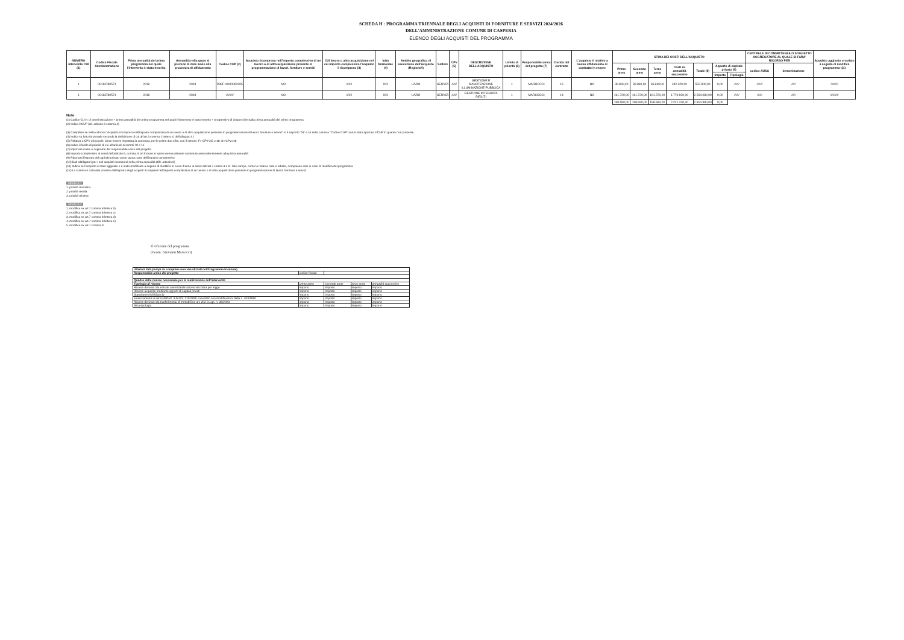SCHEDA H : PROGRAMMA TRIENNALE DEGLI ACQUISTI DI FORNITURE E SERVIZI 2024/2026
DELL'AMMINISTRAZIONE COMUNE DI CASPERIA
ELENCO DEGLI ACQUISTI DEL PROGRAMMA
| NUMERO intervento CUI (1) | Codice Fiscale Amministrazione | Prima annualità del primo programma nel quale l'intervento è stato inserito | Annualità nella quale si prevede di dare avvio alla procedura di affidamento | Codice CUP (2) | Acquisto ricompreso nell'importo complessivo di un lavoro o di altra acquisizione presente in programmazione di lavori, forniture e servizi | CUI lavoro o altra acquisizione nel cui importo complessivo l'acquisto è ricompreso (3) | lotto funzionale (4) | Ambito geografico di esecuzione dell'Acquisto (Regione/i) | Settore | CPV (5) | DESCRIZIONE DELL'ACQUISTO | Livello di priorità (6) | Responsabile unico del progetto (7) | Durata del contratto | L'acquisto è relativo a nuovo affidamento di contratto in essere | STIMA DEI COSTI DELL'ACQUISTO | | | | | | | CENTRALE DI COMMITTENZA O SOGGETTO AGGREGATORE AL QUALE SI FARA' RICORSO PER | | Acquisto aggiunto o variato a seguito di modifica programma (11) |
| --- | --- | --- | --- | --- | --- | --- | --- | --- | --- | --- | --- | --- | --- | --- | --- | --- | --- | --- | --- | --- | --- | --- | --- | --- | --- |
| | | | | | | | | | | | | | | | | Primo anno | Secondo anno | Terzo anno | Costi su annualità successive | Totale (8) | Apporto di capitale privato (9) | | codice AUSA | denominazione | |
| | | | | | | | | | | | | | | | | | | | | | Importo | Tipologia | | | |
| 1 | 00113780571 | 2019 | 2018 | D39F19000060005 | NO | /////// | NO | LAZIO | SERVIZI | ////// | GESTIONE E MANUTENZIONE ILLUMINAZIONE PUBBLICA | 1 | MAROCCCI | 15 | NO | 36.860,00 | 36.860,00 | 36.860,00 | 442.320,00 | 552.900,00 | 0,00 | ////// | /////// | ///// | ///////// |
| 1 | 00113780571 | 2018 | 2018 | ///////// | NO | /////// | NO | LAZIO | SERVIZI | ////// | GESTIONE INTEGRATA RIFIUTI | 1 | MARCOCCI | 14 | NO | 161.720,00 | 161.720,00 | 161.720,00 | 1.779.920,00 | 2.264.080,00 | 0,00 | ////// | ////// | ///// | ////////// |
| | | | | | | | | | | | | | | | | 198.580,00 | 198.580,00 | 198.580,00 | 2.221.240,00 | 2.816.980,00 | 0,00 | | | | |
Note
(1) Codice CUI = cf amministrazione + prima annualità del primo programma nel quale l'intervento è stato inserito + progressivo di cinque cifre dalla prima annualità del primo programma
(2) Indica il CUP (cfr. articolo 6 comma 4)
(3) Compilare se nella colonna "Acquisto ricompreso nell'importo complessivo di un lavoro o di altra acquisizione presente in programmazione di lavori, forniture e servizi" si è risposto "SI" e se nella colonna "Codice CUP" non è stato riportato il CUP in quanto non presente
(4) Indica se lotto funzionale secondo la definizione di cui all'art.3 comma 1 lettera s) dell'allegato I.1
(5) Relativa a CPV principale. Deve essere rispettata la coerenza, per le prime due cifre, con il settore: F= CPV<45 o 48; S= CPV>48
(6) Indica il livello di priorità di cui all'articolo 6 commi 10 e 11
(7) Riportare nome e cognome del responsabile unico del progetto
(8) Importo complessivo ai sensi dell'articolo 6, comma 5, ivi incluse le spese eventualmente sostenute antecedentemente alla prima annualità
(9) Riportare l'importo del capitale privato come quota parte dell'importo complessivo
(10) Dati obbligatori per i soli acquisti ricompresi nella prima annualità (Cfr. articolo 8)
(11) Indica se l'acquisto è stato aggiunto o è stato modificato a seguito di modifica in corso d'anno ai sensi dell'art.7 commi 8 e 9. Tale campo, come la relativa nota e tabella, compaiono solo in caso di modifica del programma
(12) La somma è calcolata al netto dell'importo degli acquisti ricompresi nell'importo complessivo di un lavoro o di altra acquisizione presente in programmazione di lavori, forniture e servizi
Tabella B.1
1. priorità massima
2. priorità media
3. priorità minima
Tabella B.2
1. modifica ex art.7 comma 8 lettera b)
2. modifica ex art.7 comma 8 lettera c)
3. modifica ex art.7 comma 8 lettera d)
4. modifica ex art.7 comma 8 lettera e)
5. modifica ex art.7 comma 9
Il referente del programma
(Geom. Giovanni Marcocci)
| Ulteriori dati (campi da compilare non visualizzati nel Programma triennale) | | | | |
| Responsabile unico del progetto | codice fiscale | | | |
| Quadro delle risorse necessarie per la realizzazione dell'intervento | | | | |
| Tipologia di risorse | primo anno | secondo anno | terzo anno | annualità successive |
| Risorse derivanti da entrate aventi destinazione vincolata per legge | importo | importo | importo | importo |
| Risorse acquisite mediante apporti di capitali privati | importo | importo | importo | importo |
| Stanziamenti di bilancio | importo | importo | importo | importo |
| Finanziamenti ai sensi dell'art. 3 del DL 310/1990 convertito con modificazioni dalla L. 403/1990 | importo | importo | importo | importo |
| Risorse derivanti da trasferimento di immobili ex art. 202 D.Lgs. n. 36/2023 | importo | importo | importo | importo |
| Altra tipologia | importo | importo | importo | importo |